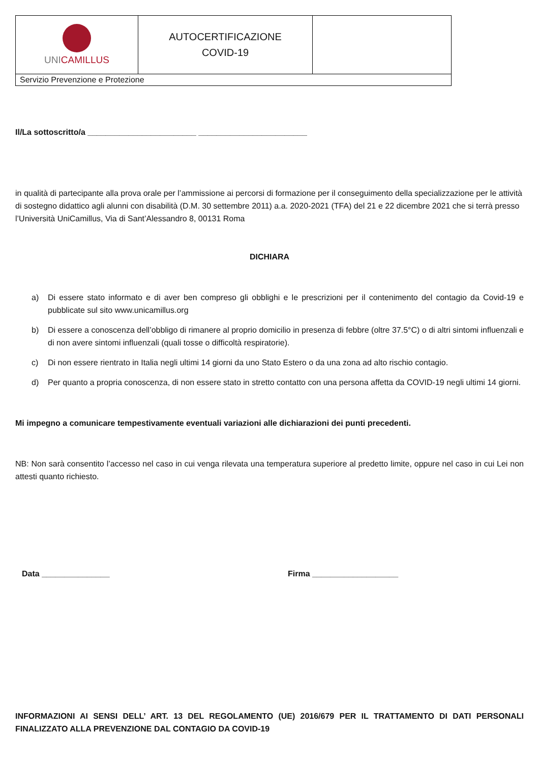| UNI CAMILLUS | AUTOCERTIFICAZIONE COVID-19 | |
| Servizio Prevenzione e Protezione | | |
Il/La sottoscritto/a ________________________ ________________________
in qualità di partecipante alla prova orale per l’ammissione ai percorsi di formazione per il conseguimento della specializzazione per le attività di sostegno didattico agli alunni con disabilità (D.M. 30 settembre 2011) a.a. 2020-2021 (TFA) del 21 e 22 dicembre 2021 che si terrà presso l’Università UniCamillus, Via di Sant’Alessandro 8, 00131 Roma
DICHIARA
a) Di essere stato informato e di aver ben compreso gli obblighi e le prescrizioni per il contenimento del contagio da Covid-19 e pubblicate sul sito www.unicamillus.org
b) Di essere a conoscenza dell’obbligo di rimanere al proprio domicilio in presenza di febbre (oltre 37.5°C) o di altri sintomi influenzali e di non avere sintomi influenzali (quali tosse o difficoltà respiratorie).
c) Di non essere rientrato in Italia negli ultimi 14 giorni da uno Stato Estero o da una zona ad alto rischio contagio.
d) Per quanto a propria conoscenza, di non essere stato in stretto contatto con una persona affetta da COVID-19 negli ultimi 14 giorni.
Mi impegno a comunicare tempestivamente eventuali variazioni alle dichiarazioni dei punti precedenti.
NB: Non sarà consentito l’accesso nel caso in cui venga rilevata una temperatura superiore al predetto limite, oppure nel caso in cui Lei non attesti quanto richiesto.
Data _______________ Firma ___________________
INFORMAZIONI AI SENSI DELL’ ART. 13 DEL REGOLAMENTO (UE) 2016/679 PER IL TRATTAMENTO DI DATI PERSONALI FINALIZZATO ALLA PREVENZIONE DAL CONTAGIO DA COVID-19